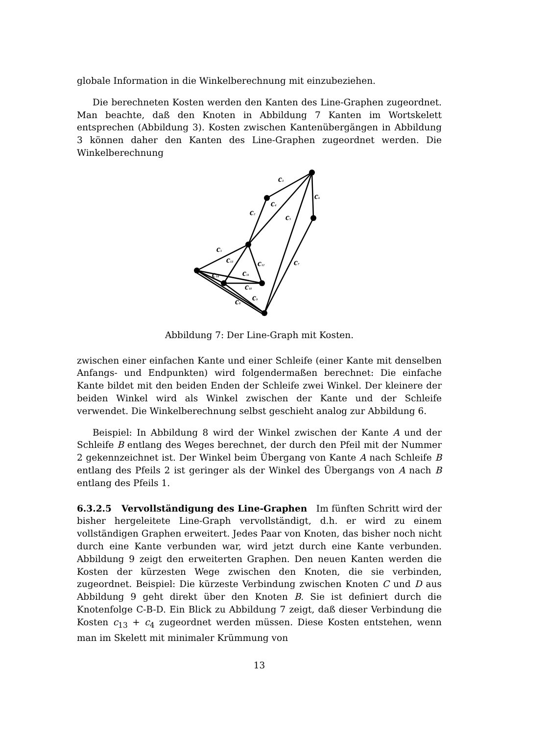globale Information in die Winkelberechnung mit einzubeziehen.
Die berechneten Kosten werden den Kanten des Line-Graphen zugeordnet. Man beachte, daß den Knoten in Abbildung 7 Kanten im Wortskelett entsprechen (Abbildung 3). Kosten zwischen Kantenübergängen in Abbildung 3 können daher den Kanten des Line-Graphen zugeordnet werden. Die Winkelberechnung
c3
c6
c4
c2
c5
c1
c13
c12
c7
c14
c11
c10
c9
c8
Abbildung 7: Der Line-Graph mit Kosten.
zwischen einer einfachen Kante und einer Schleife (einer Kante mit denselben Anfangs- und Endpunkten) wird folgendermaßen berechnet: Die einfache Kante bildet mit den beiden Enden der Schleife zwei Winkel. Der kleinere der beiden Winkel wird als Winkel zwischen der Kante und der Schleife verwendet. Die Winkelberechnung selbst geschieht analog zur Abbildung 6.
Beispiel: In Abbildung 8 wird der Winkel zwischen der Kante A und der Schleife B entlang des Weges berechnet, der durch den Pfeil mit der Nummer 2 gekennzeichnet ist. Der Winkel beim Übergang von Kante A nach Schleife B entlang des Pfeils 2 ist geringer als der Winkel des Übergangs von A nach B entlang des Pfeils 1.
6.3.2.5 Vervollständigung des Line-Graphen Im fünften Schritt wird der bisher hergeleitete Line-Graph vervollständigt, d.h. er wird zu einem vollständigen Graphen erweitert. Jedes Paar von Knoten, das bisher noch nicht durch eine Kante verbunden war, wird jetzt durch eine Kante verbunden. Abbildung 9 zeigt den erweiterten Graphen. Den neuen Kanten werden die Kosten der kürzesten Wege zwischen den Knoten, die sie verbinden, zugeordnet. Beispiel: Die kürzeste Verbindung zwischen Knoten C und D aus Abbildung 9 geht direkt über den Knoten B. Sie ist definiert durch die Knotenfolge C-B-D. Ein Blick zu Abbildung 7 zeigt, daß dieser Verbindung die Kosten c<sub>13</sub> + c<sub>4</sub> zugeordnet werden müssen. Diese Kosten entstehen, wenn man im Skelett mit minimaler Krümmung von
13